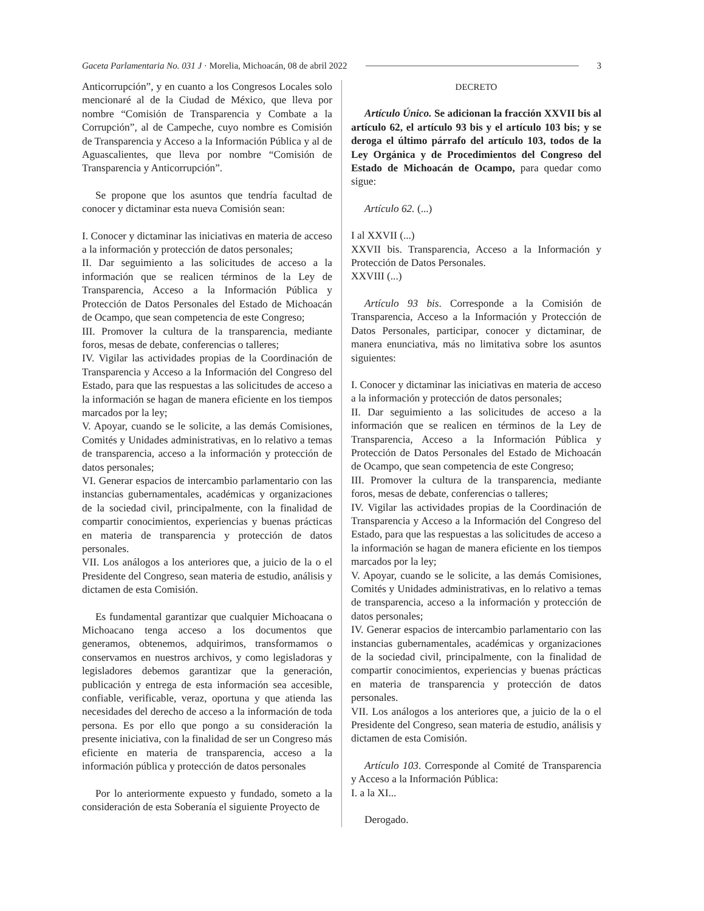Gaceta Parlamentaria No. 031 J · Morelia, Michoacán, 08 de abril 2022 3
Anticorrupción”, y en cuanto a los Congresos Locales solo mencionaré al de la Ciudad de México, que lleva por nombre “Comisión de Transparencia y Combate a la Corrupción”, al de Campeche, cuyo nombre es Comisión de Transparencia y Acceso a la Información Pública y al de Aguascalientes, que lleva por nombre “Comisión de Transparencia y Anticorrupción”.
Se propone que los asuntos que tendría facultad de conocer y dictaminar esta nueva Comisión sean:
I. Conocer y dictaminar las iniciativas en materia de acceso a la información y protección de datos personales;
II. Dar seguimiento a las solicitudes de acceso a la información que se realicen términos de la Ley de Transparencia, Acceso a la Información Pública y Protección de Datos Personales del Estado de Michoacán de Ocampo, que sean competencia de este Congreso;
III. Promover la cultura de la transparencia, mediante foros, mesas de debate, conferencias o talleres;
IV. Vigilar las actividades propias de la Coordinación de Transparencia y Acceso a la Información del Congreso del Estado, para que las respuestas a las solicitudes de acceso a la información se hagan de manera eficiente en los tiempos marcados por la ley;
V. Apoyar, cuando se le solicite, a las demás Comisiones, Comités y Unidades administrativas, en lo relativo a temas de transparencia, acceso a la información y protección de datos personales;
VI. Generar espacios de intercambio parlamentario con las instancias gubernamentales, académicas y organizaciones de la sociedad civil, principalmente, con la finalidad de compartir conocimientos, experiencias y buenas prácticas en materia de transparencia y protección de datos personales.
VII. Los análogos a los anteriores que, a juicio de la o el Presidente del Congreso, sean materia de estudio, análisis y dictamen de esta Comisión.
Es fundamental garantizar que cualquier Michoacana o Michoacano tenga acceso a los documentos que generamos, obtenemos, adquirimos, transformamos o conservamos en nuestros archivos, y como legisladoras y legisladores debemos garantizar que la generación, publicación y entrega de esta información sea accesible, confiable, verificable, veraz, oportuna y que atienda las necesidades del derecho de acceso a la información de toda persona. Es por ello que pongo a su consideración la presente iniciativa, con la finalidad de ser un Congreso más eficiente en materia de transparencia, acceso a la información pública y protección de datos personales
Por lo anteriormente expuesto y fundado, someto a la consideración de esta Soberanía el siguiente Proyecto de
DECRETO
Artículo Único. Se adicionan la fracción XXVII bis al artículo 62, el artículo 93 bis y el artículo 103 bis; y se deroga el último párrafo del artículo 103, todos de la Ley Orgánica y de Procedimientos del Congreso del Estado de Michoacán de Ocampo, para quedar como sigue:
Artículo 62. (...)
I al XXVII (...)
XXVII bis. Transparencia, Acceso a la Información y Protección de Datos Personales.
XXVIII (...)
Artículo 93 bis. Corresponde a la Comisión de Transparencia, Acceso a la Información y Protección de Datos Personales, participar, conocer y dictaminar, de manera enunciativa, más no limitativa sobre los asuntos siguientes:
I. Conocer y dictaminar las iniciativas en materia de acceso a la información y protección de datos personales;
II. Dar seguimiento a las solicitudes de acceso a la información que se realicen en términos de la Ley de Transparencia, Acceso a la Información Pública y Protección de Datos Personales del Estado de Michoacán de Ocampo, que sean competencia de este Congreso;
III. Promover la cultura de la transparencia, mediante foros, mesas de debate, conferencias o talleres;
IV. Vigilar las actividades propias de la Coordinación de Transparencia y Acceso a la Información del Congreso del Estado, para que las respuestas a las solicitudes de acceso a la información se hagan de manera eficiente en los tiempos marcados por la ley;
V. Apoyar, cuando se le solicite, a las demás Comisiones, Comités y Unidades administrativas, en lo relativo a temas de transparencia, acceso a la información y protección de datos personales;
IV. Generar espacios de intercambio parlamentario con las instancias gubernamentales, académicas y organizaciones de la sociedad civil, principalmente, con la finalidad de compartir conocimientos, experiencias y buenas prácticas en materia de transparencia y protección de datos personales.
VII. Los análogos a los anteriores que, a juicio de la o el Presidente del Congreso, sean materia de estudio, análisis y dictamen de esta Comisión.
Artículo 103. Corresponde al Comité de Transparencia y Acceso a la Información Pública:
I. a la XI...
Derogado.